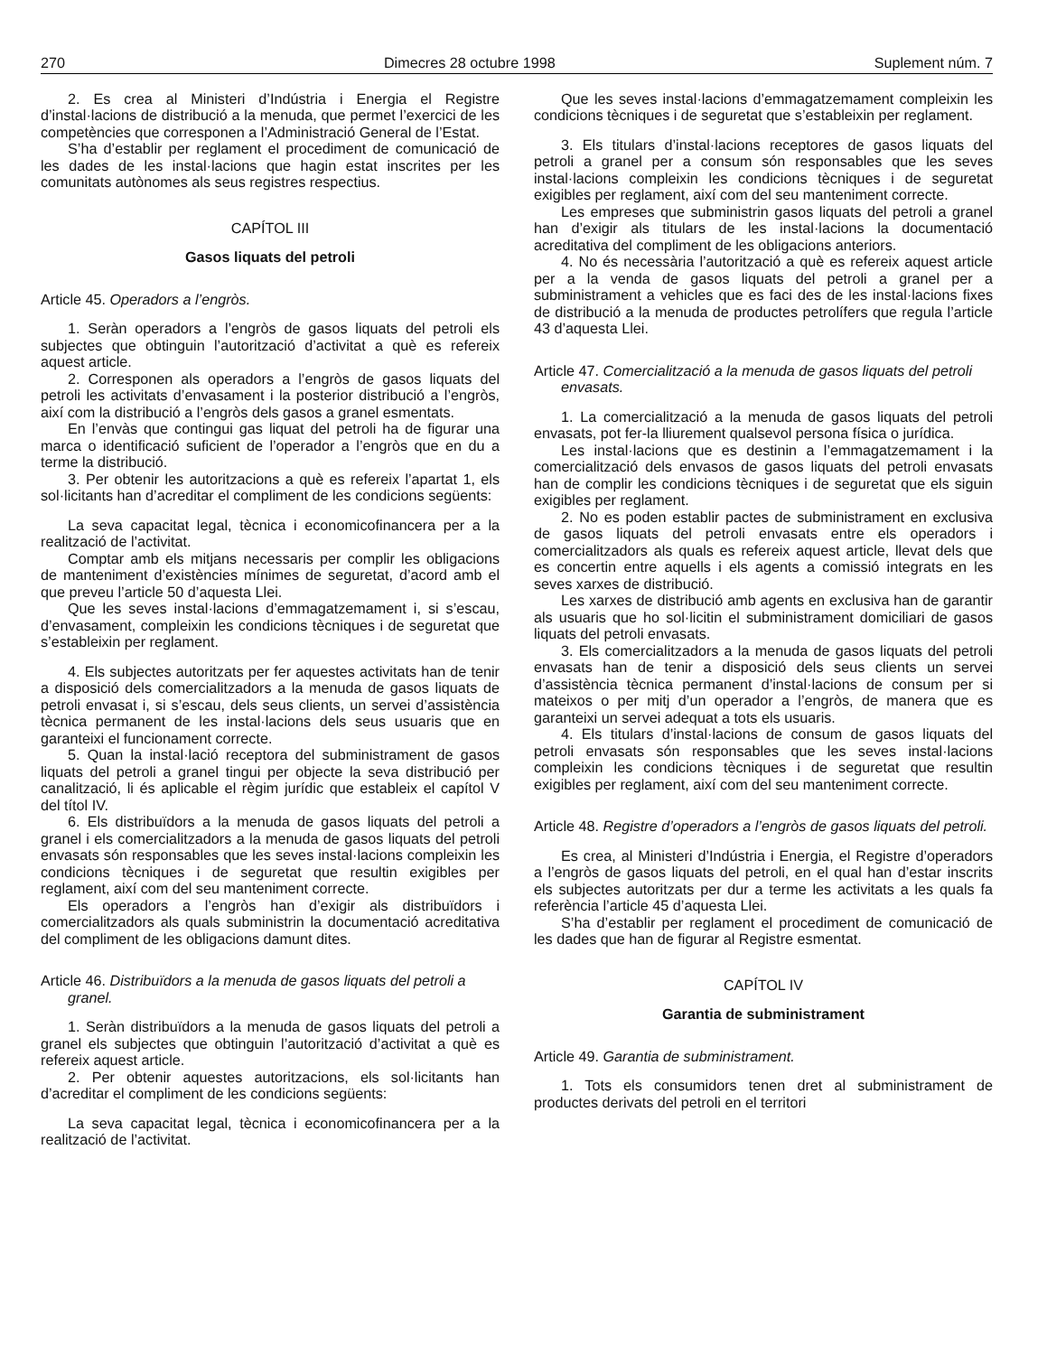270 Dimecres 28 octubre 1998 Suplement núm. 7
2. Es crea al Ministeri d’Indústria i Energia el Registre d’instal·lacions de distribució a la menuda, que permet l’exercici de les competències que corresponen a l’Administració General de l’Estat.
S’ha d’establir per reglament el procediment de comunicació de les dades de les instal·lacions que hagin estat inscrites per les comunitats autònomes als seus registres respectius.
CAPÍTOL III
Gasos liquats del petroli
Article 45. Operadors a l’engròs.
1. Seràn operadors a l’engròs de gasos liquats del petroli els subjectes que obtinguin l’autorització d’activitat a què es refereix aquest article.
2. Corresponen als operadors a l’engròs de gasos liquats del petroli les activitats d’envasament i la posterior distribució a l’engròs, així com la distribució a l’engròs dels gasos a granel esmentats.
En l’envàs que contingui gas liquat del petroli ha de figurar una marca o identificació suficient de l’operador a l’engròs que en du a terme la distribució.
3. Per obtenir les autoritzacions a què es refereix l’apartat 1, els sol·licitants han d’acreditar el compliment de les condicions següents:
La seva capacitat legal, tècnica i economicofinancera per a la realització de l’activitat.
Comptar amb els mitjans necessaris per complir les obligacions de manteniment d’existències mínimes de seguretat, d’acord amb el que preveu l’article 50 d’aquesta Llei.
Que les seves instal·lacions d’emmagatzemament i, si s’escau, d’envasament, compleixin les condicions tècniques i de seguretat que s’estableixin per reglament.
4. Els subjectes autoritzats per fer aquestes activitats han de tenir a disposició dels comercialitzadors a la menuda de gasos liquats de petroli envasat i, si s’escau, dels seus clients, un servei d’assistència tècnica permanent de les instal·lacions dels seus usuaris que en garanteixi el funcionament correcte.
5. Quan la instal·lació receptora del subministrament de gasos liquats del petroli a granel tingui per objecte la seva distribució per canalització, li és aplicable el règim jurídic que estableix el capítol V del títol IV.
6. Els distribuïdors a la menuda de gasos liquats del petroli a granel i els comercialitzadors a la menuda de gasos liquats del petroli envasats són responsables que les seves instal·lacions compleixin les condicions tècniques i de seguretat que resultin exigibles per reglament, així com del seu manteniment correcte.
Els operadors a l’engròs han d’exigir als distribuïdors i comercialitzadors als quals subministrin la documentació acreditativa del compliment de les obligacions damunt dites.
Article 46. Distribuïdors a la menuda de gasos liquats del petroli a granel.
1. Seràn distribuïdors a la menuda de gasos liquats del petroli a granel els subjectes que obtinguin l’autorització d’activitat a què es refereix aquest article.
2. Per obtenir aquestes autoritzacions, els sol·licitants han d’acreditar el compliment de les condicions següents:
La seva capacitat legal, tècnica i economicofinancera per a la realització de l’activitat.
Que les seves instal·lacions d’emmagatzemament compleixin les condicions tècniques i de seguretat que s’estableixin per reglament.
3. Els titulars d’instal·lacions receptores de gasos liquats del petroli a granel per a consum són responsables que les seves instal·lacions compleixin les condicions tècniques i de seguretat exigibles per reglament, així com del seu manteniment correcte.
Les empreses que subministrin gasos liquats del petroli a granel han d’exigir als titulars de les instal·lacions la documentació acreditativa del compliment de les obligacions anteriors.
4. No és necessària l’autorització a què es refereix aquest article per a la venda de gasos liquats del petroli a granel per a subministrament a vehicles que es faci des de les instal·lacions fixes de distribució a la menuda de productes petrolífers que regula l’article 43 d’aquesta Llei.
Article 47. Comercialització a la menuda de gasos liquats del petroli envasats.
1. La comercialització a la menuda de gasos liquats del petroli envasats, pot fer-la lliurement qualsevol persona física o jurídica.
Les instal·lacions que es destinin a l’emmagatzemament i la comercialització dels envasos de gasos liquats del petroli envasats han de complir les condicions tècniques i de seguretat que els siguin exigibles per reglament.
2. No es poden establir pactes de subministrament en exclusiva de gasos liquats del petroli envasats entre els operadors i comercialitzadors als quals es refereix aquest article, llevat dels que es concertin entre aquells i els agents a comissió integrats en les seves xarxes de distribució.
Les xarxes de distribució amb agents en exclusiva han de garantir als usuaris que ho sol·licitin el subministrament domiciliari de gasos liquats del petroli envasats.
3. Els comercialitzadors a la menuda de gasos liquats del petroli envasats han de tenir a disposició dels seus clients un servei d’assistència tècnica permanent d’instal·lacions de consum per si mateixos o per mitj d’un operador a l’engròs, de manera que es garanteixi un servei adequat a tots els usuaris.
4. Els titulars d’instal·lacions de consum de gasos liquats del petroli envasats són responsables que les seves instal·lacions compleixin les condicions tècniques i de seguretat que resultin exigibles per reglament, així com del seu manteniment correcte.
Article 48. Registre d’operadors a l’engròs de gasos liquats del petroli.
Es crea, al Ministeri d’Indústria i Energia, el Registre d’operadors a l’engròs de gasos liquats del petroli, en el qual han d’estar inscrits els subjectes autoritzats per dur a terme les activitats a les quals fa referència l’article 45 d’aquesta Llei.
S’ha d’establir per reglament el procediment de comunicació de les dades que han de figurar al Registre esmentat.
CAPÍTOL IV
Garantia de subministrament
Article 49. Garantia de subministrament.
1. Tots els consumidors tenen dret al subministrament de productes derivats del petroli en el territori